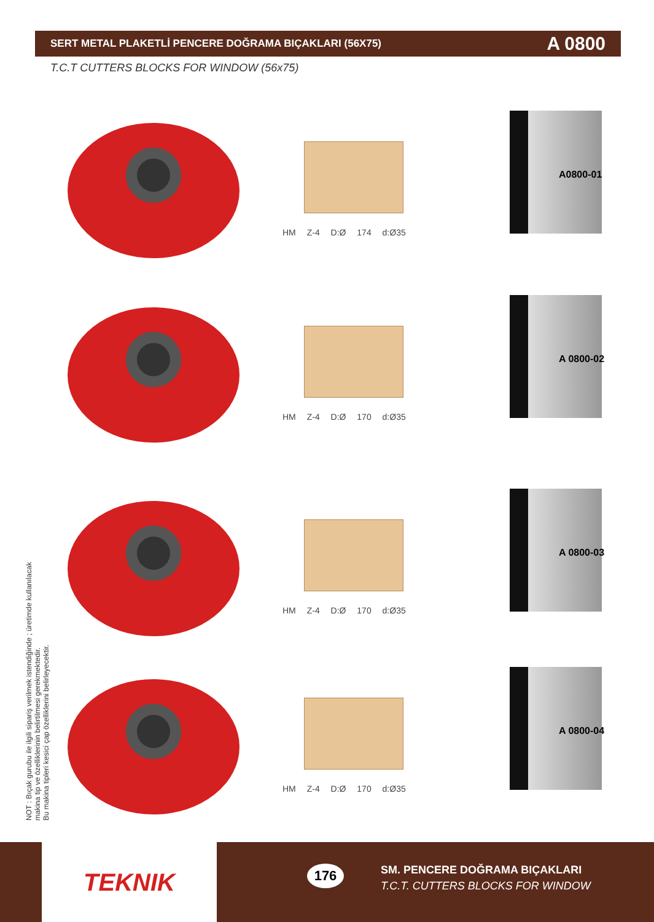SERT METAL PLAKETLİ PENCERE DOĞRAMA BIÇAKLARI (56X75) A 0800
T.C.T CUTTERS BLOCKS FOR WINDOW (56x75)
HM Z-4 D:Ø 174 d:Ø35
A0800-01
HM Z-4 D:Ø 170 d:Ø35
A 0800-02
HM Z-4 D:Ø 170 d:Ø35
A 0800-03
HM Z-4 D:Ø 170 d:Ø35
A 0800-04
NOT : Bıçak gurubu ile ilgili sipariş verilmek istendiğinde ; üretimde kullanılacak
makina tip ve özelliklerinin belirtilmesi gerekmektedir.
Bu makina tipleri kesici çap özelliklerini belirleyecektir.
TEKNIK
176
SM. PENCERE DOĞRAMA BIÇAKLARI
T.C.T. CUTTERS BLOCKS FOR WINDOW